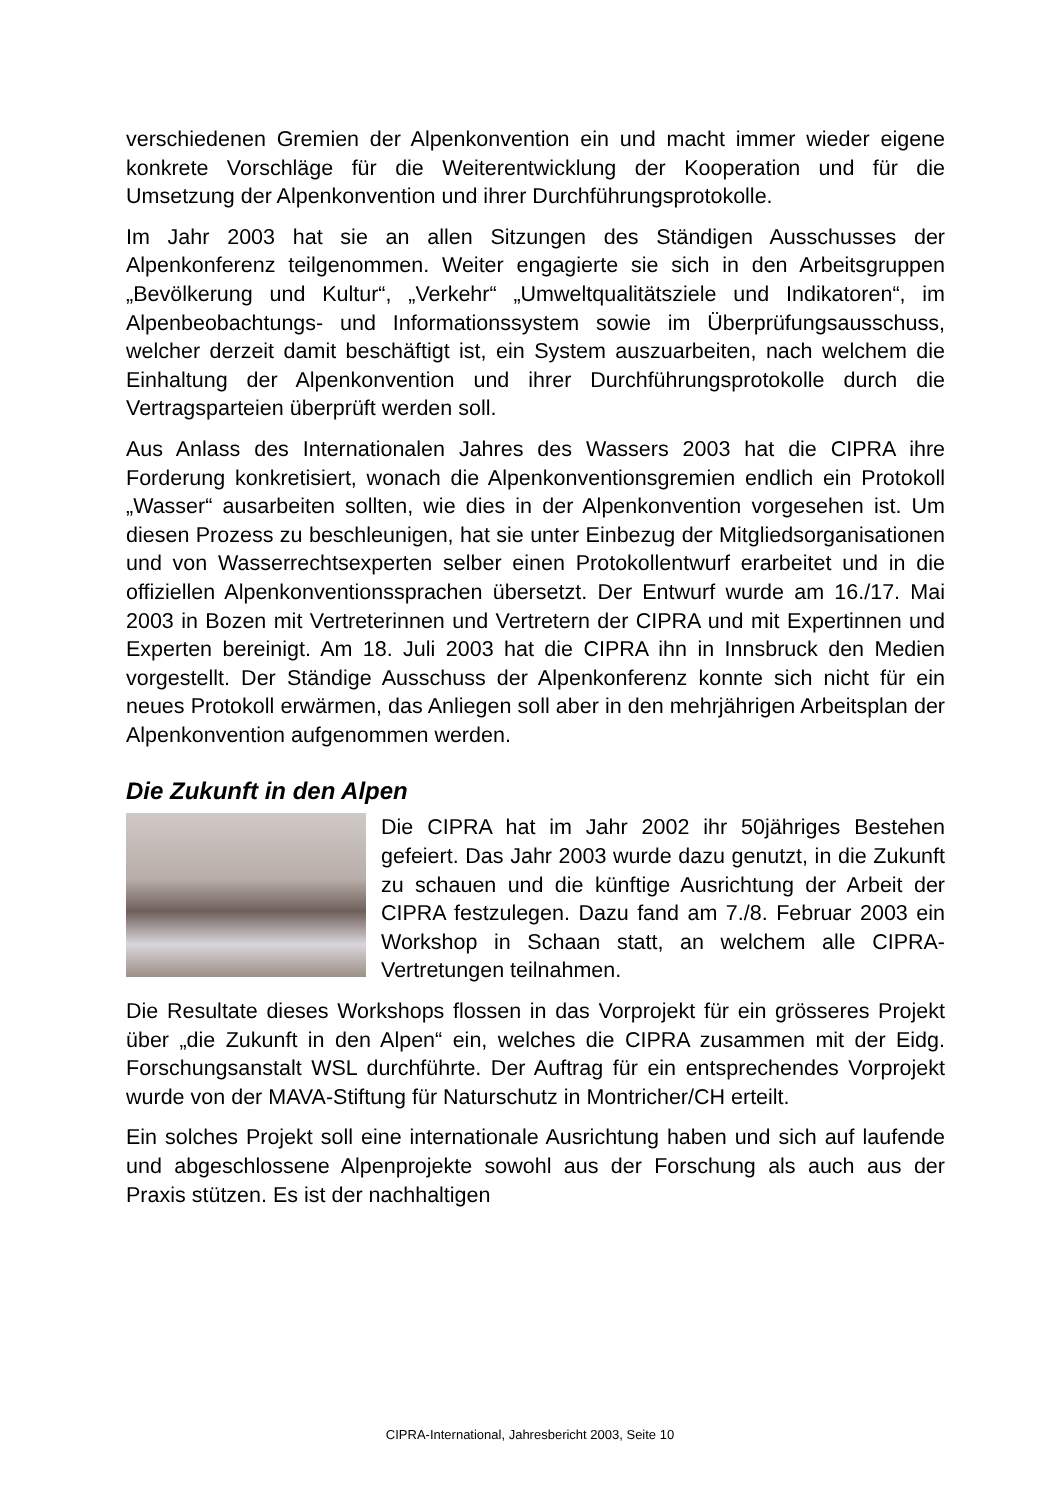verschiedenen Gremien der Alpenkonvention ein und macht immer wieder eigene konkrete Vorschläge für die Weiterentwicklung der Kooperation und für die Umsetzung der Alpenkonvention und ihrer Durchführungsprotokolle.
Im Jahr 2003 hat sie an allen Sitzungen des Ständigen Ausschusses der Alpenkonferenz teilgenommen. Weiter engagierte sie sich in den Arbeitsgruppen „Bevölkerung und Kultur“, „Verkehr“ „Umweltqualitätsziele und Indikatoren“, im Alpenbeobachtungs- und Informationssystem sowie im Überprüfungsausschuss, welcher derzeit damit beschäftigt ist, ein System auszuarbeiten, nach welchem die Einhaltung der Alpenkonvention und ihrer Durchführungsprotokolle durch die Vertragsparteien überprüft werden soll.
Aus Anlass des Internationalen Jahres des Wassers 2003 hat die CIPRA ihre Forderung konkretisiert, wonach die Alpenkonventionsgremien endlich ein Protokoll „Wasser“ ausarbeiten sollten, wie dies in der Alpenkonvention vorgesehen ist. Um diesen Prozess zu beschleunigen, hat sie unter Einbezug der Mitgliedsorganisationen und von Wasserrechtsexperten selber einen Protokollentwurf erarbeitet und in die offiziellen Alpenkonventionssprachen übersetzt. Der Entwurf wurde am 16./17. Mai 2003 in Bozen mit Vertreterinnen und Vertretern der CIPRA und mit Expertinnen und Experten bereinigt. Am 18. Juli 2003 hat die CIPRA ihn in Innsbruck den Medien vorgestellt. Der Ständige Ausschuss der Alpenkonferenz konnte sich nicht für ein neues Protokoll erwärmen, das Anliegen soll aber in den mehrjährigen Arbeitsplan der Alpenkonvention aufgenommen werden.
Die Zukunft in den Alpen
Die CIPRA hat im Jahr 2002 ihr 50jähriges Bestehen gefeiert. Das Jahr 2003 wurde dazu genutzt, in die Zukunft zu schauen und die künftige Ausrichtung der Arbeit der CIPRA festzulegen. Dazu fand am 7./8. Februar 2003 ein Workshop in Schaan statt, an welchem alle CIPRA-Vertretungen teilnahmen.
Die Resultate dieses Workshops flossen in das Vorprojekt für ein grösseres Projekt über „die Zukunft in den Alpen“ ein, welches die CIPRA zusammen mit der Eidg. Forschungsanstalt WSL durchführte. Der Auftrag für ein entsprechendes Vorprojekt wurde von der MAVA-Stiftung für Naturschutz in Montricher/CH erteilt.
Ein solches Projekt soll eine internationale Ausrichtung haben und sich auf laufende und abgeschlossene Alpenprojekte sowohl aus der Forschung als auch aus der Praxis stützen. Es ist der nachhaltigen
CIPRA-International, Jahresbericht 2003, Seite 10